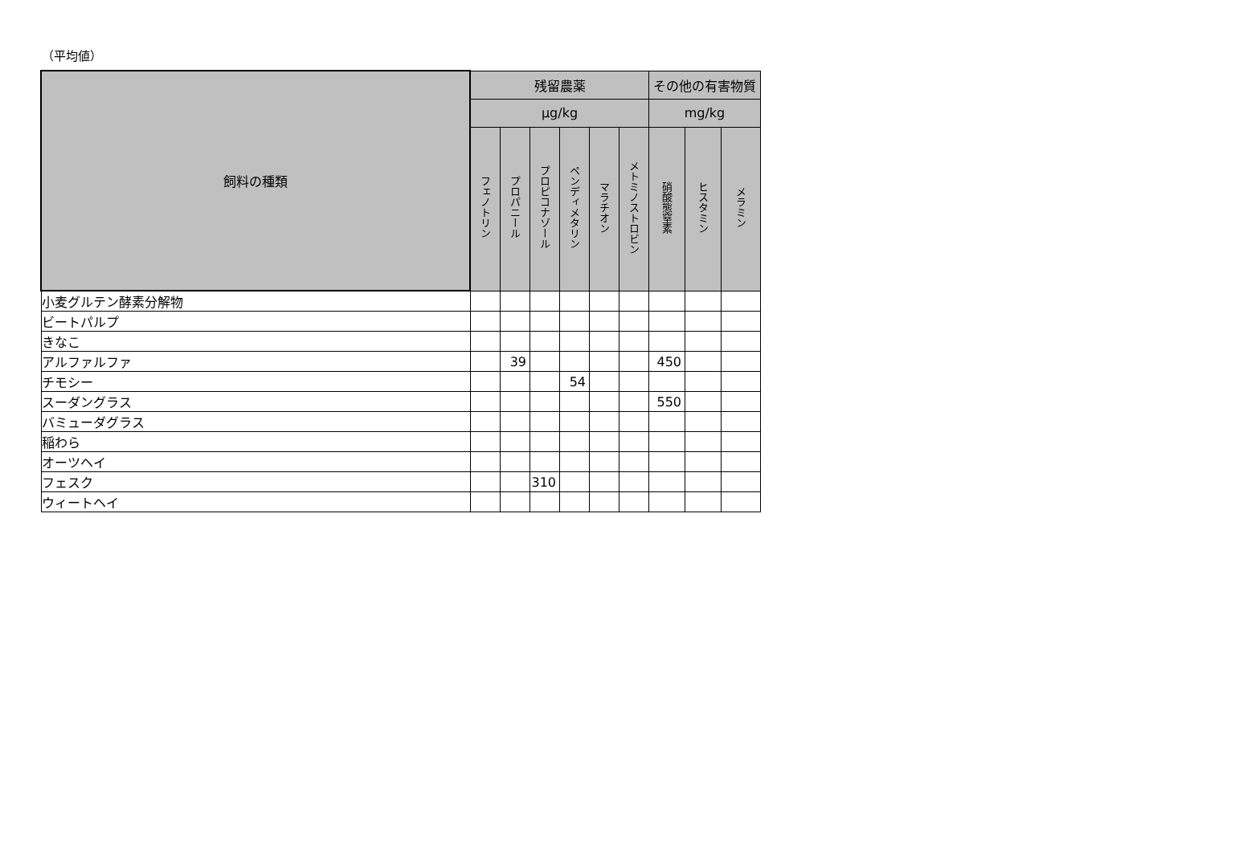（平均値）
| 飼料の種類 | 残留農薬 | | | | | | その他の有害物質 | | |
| --- | --- | --- | --- | --- | --- | --- | --- | --- | --- |
| | μg/kg | | | | | | mg/kg | | |
| | フェノトリン | プロパニール | プロピコナゾール | ペンディメタリン | マラチオン | メトミノストロビン | 硝酸態窒素 | ヒスタミン | メラミン |
| 小麦グルテン酵素分解物 | | | | | | | | | |
| ビートパルプ | | | | | | | | | |
| きなこ | | | | | | | | | |
| アルファルファ | | 39 | | | | | 450 | | |
| チモシー | | | | 54 | | | | | |
| スーダングラス | | | | | | | 550 | | |
| バミューダグラス | | | | | | | | | |
| 稲わら | | | | | | | | | |
| オーツヘイ | | | | | | | | | |
| フェスク | | | 310 | | | | | | |
| ウィートヘイ | | | | | | | | | |